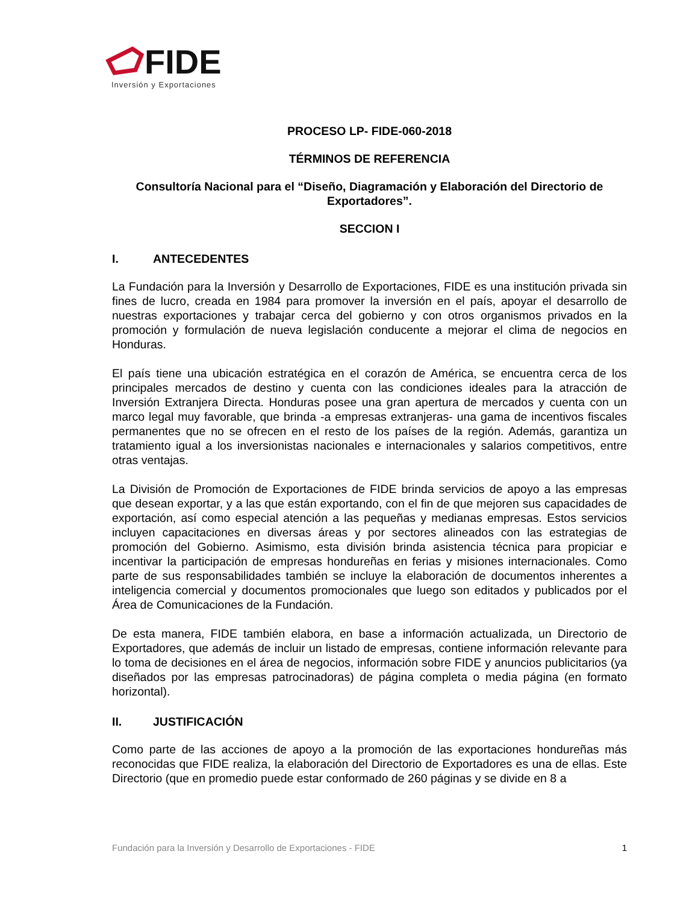FIDE
Inversión y Exportaciones
PROCESO LP- FIDE-060-2018
TÉRMINOS DE REFERENCIA
Consultoría Nacional para el “Diseño, Diagramación y Elaboración del Directorio de Exportadores”.
SECCION I
I. ANTECEDENTES
La Fundación para la Inversión y Desarrollo de Exportaciones, FIDE es una institución privada sin fines de lucro, creada en 1984 para promover la inversión en el país, apoyar el desarrollo de nuestras exportaciones y trabajar cerca del gobierno y con otros organismos privados en la promoción y formulación de nueva legislación conducente a mejorar el clima de negocios en Honduras.
El país tiene una ubicación estratégica en el corazón de América, se encuentra cerca de los principales mercados de destino y cuenta con las condiciones ideales para la atracción de Inversión Extranjera Directa. Honduras posee una gran apertura de mercados y cuenta con un marco legal muy favorable, que brinda -a empresas extranjeras- una gama de incentivos fiscales permanentes que no se ofrecen en el resto de los países de la región. Además, garantiza un tratamiento igual a los inversionistas nacionales e internacionales y salarios competitivos, entre otras ventajas.
La División de Promoción de Exportaciones de FIDE brinda servicios de apoyo a las empresas que desean exportar, y a las que están exportando, con el fin de que mejoren sus capacidades de exportación, así como especial atención a las pequeñas y medianas empresas. Estos servicios incluyen capacitaciones en diversas áreas y por sectores alineados con las estrategias de promoción del Gobierno. Asimismo, esta división brinda asistencia técnica para propiciar e incentivar la participación de empresas hondureñas en ferias y misiones internacionales. Como parte de sus responsabilidades también se incluye la elaboración de documentos inherentes a inteligencia comercial y documentos promocionales que luego son editados y publicados por el Área de Comunicaciones de la Fundación.
De esta manera, FIDE también elabora, en base a información actualizada, un Directorio de Exportadores, que además de incluir un listado de empresas, contiene información relevante para lo toma de decisiones en el área de negocios, información sobre FIDE y anuncios publicitarios (ya diseñados por las empresas patrocinadoras) de página completa o media página (en formato horizontal).
II. JUSTIFICACIÓN
Como parte de las acciones de apoyo a la promoción de las exportaciones hondureñas más reconocidas que FIDE realiza, la elaboración del Directorio de Exportadores es una de ellas. Este Directorio (que en promedio puede estar conformado de 260 páginas y se divide en 8 a
Fundación para la Inversión y Desarrollo de Exportaciones - FIDE 1